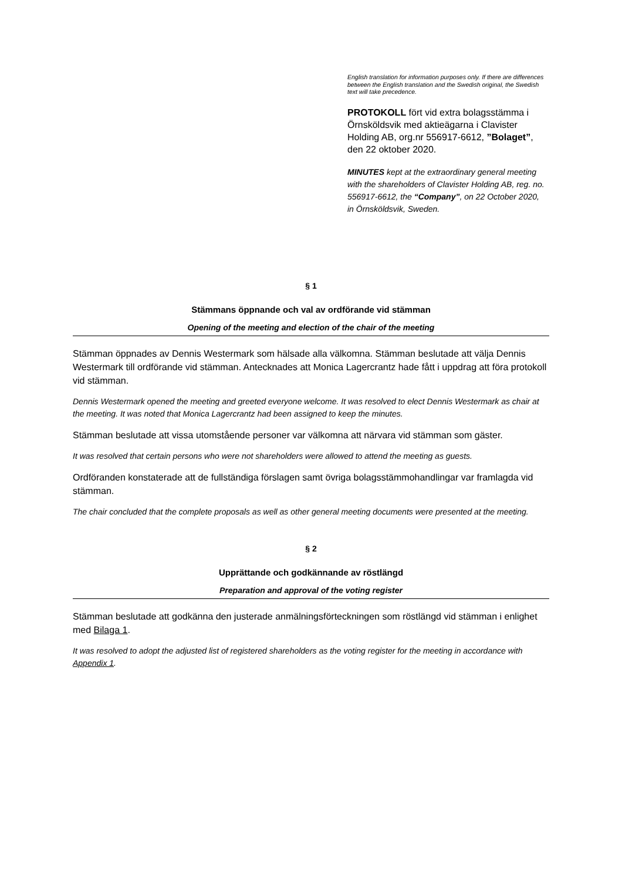English translation for information purposes only. If there are differences between the English translation and the Swedish original, the Swedish text will take precedence.
PROTOKOLL fört vid extra bolagsstämma i Örnsköldsvik med aktieägarna i Clavister Holding AB, org.nr 556917-6612, ”Bolaget”, den 22 oktober 2020.
MINUTES kept at the extraordinary general meeting with the shareholders of Clavister Holding AB, reg. no. 556917-6612, the “Company”, on 22 October 2020, in Örnsköldsvik, Sweden.
§ 1
Stämmans öppnande och val av ordförande vid stämman
Opening of the meeting and election of the chair of the meeting
Stämman öppnades av Dennis Westermark som hälsade alla välkomna. Stämman beslutade att välja Dennis Westermark till ordförande vid stämman. Antecknades att Monica Lagercrantz hade fått i uppdrag att föra protokoll vid stämman.
Dennis Westermark opened the meeting and greeted everyone welcome. It was resolved to elect Dennis Westermark as chair at the meeting. It was noted that Monica Lagercrantz had been assigned to keep the minutes.
Stämman beslutade att vissa utomstående personer var välkomna att närvara vid stämman som gäster.
It was resolved that certain persons who were not shareholders were allowed to attend the meeting as guests.
Ordföranden konstaterade att de fullständiga förslagen samt övriga bolagsstämmohandlingar var framlagda vid stämman.
The chair concluded that the complete proposals as well as other general meeting documents were presented at the meeting.
§ 2
Upprättande och godkännande av röstlängd
Preparation and approval of the voting register
Stämman beslutade att godkänna den justerade anmälningsförteckningen som röstlängd vid stämman i enlighet med Bilaga 1.
It was resolved to adopt the adjusted list of registered shareholders as the voting register for the meeting in accordance with Appendix 1.